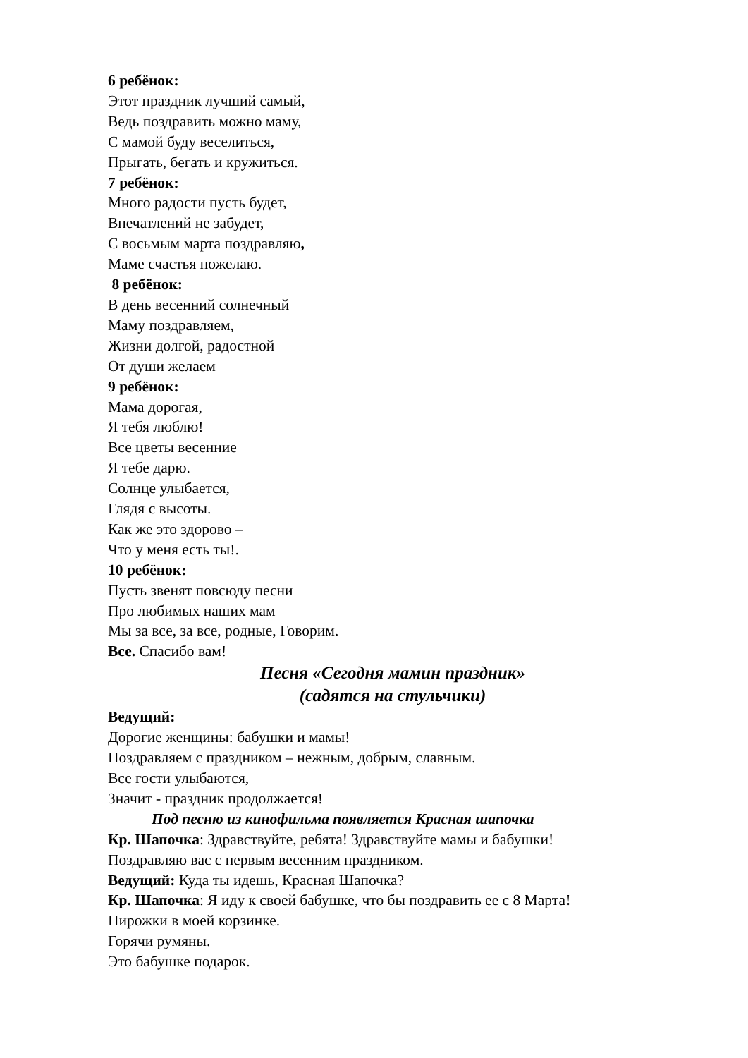6 ребёнок:
Этот праздник лучший самый,
Ведь поздравить можно маму,
С мамой буду веселиться,
Прыгать, бегать и кружиться.
7 ребёнок:
Много радости пусть будет,
Впечатлений не забудет,
С восьмым марта поздравляю,
Маме счастья пожелаю.
8 ребёнок:
В день весенний солнечный
Маму поздравляем,
Жизни долгой, радостной
От души желаем
9 ребёнок:
Мама дорогая,
Я тебя люблю!
Все цветы весенние
Я тебе дарю.
Солнце улыбается,
Глядя с высоты.
Как же это здорово –
Что у меня есть ты!.
10 ребёнок:
Пусть звенят повсюду песни
Про любимых наших мам
Мы за все, за все, родные, Говорим.
Все. Спасибо вам!
Песня «Сегодня мамин праздник»
(садятся на стульчики)
Ведущий:
Дорогие женщины: бабушки и мамы!
Поздравляем с праздником – нежным, добрым, славным.
Все гости улыбаются,
Значит - праздник продолжается!
Под песню из кинофильма появляется Красная шапочка
Кр. Шапочка: Здравствуйте, ребята! Здравствуйте мамы и бабушки!
Поздравляю вас с первым весенним праздником.
Ведущий: Куда ты идешь, Красная Шапочка?
Кр. Шапочка: Я иду к своей бабушке, что бы поздравить ее с 8 Марта!
Пирожки в моей корзинке.
Горячи румяны.
Это бабушке подарок.